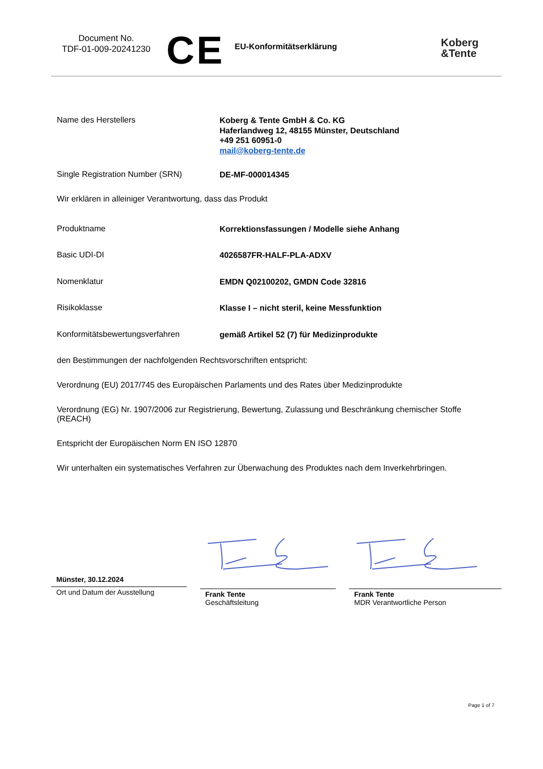Document No.
TDF-01-009-20241230
CE
EU-Konformitätserklärung
Koberg
&Tente
Name des Herstellers
Koberg & Tente GmbH & Co. KG
Haferlandweg 12, 48155 Münster, Deutschland
+49 251 60951-0
mail@koberg-tente.de
Single Registration Number (SRN)
DE-MF-000014345
Wir erklären in alleiniger Verantwortung, dass das Produkt
Produktname
Korrektionsfassungen / Modelle siehe Anhang
Basic UDI-DI
4026587FR-HALF-PLA-ADXV
Nomenklatur
EMDN Q02100202, GMDN Code 32816
Risikoklasse
Klasse I – nicht steril, keine Messfunktion
Konformitätsbewertungsverfahren
gemäß Artikel 52 (7) für Medizinprodukte
den Bestimmungen der nachfolgenden Rechtsvorschriften entspricht:
Verordnung (EU) 2017/745 des Europäischen Parlaments und des Rates über Medizinprodukte
Verordnung (EG) Nr. 1907/2006 zur Registrierung, Bewertung, Zulassung und Beschränkung chemischer Stoffe (REACH)
Entspricht der Europäischen Norm EN ISO 12870
Wir unterhalten ein systematisches Verfahren zur Überwachung des Produktes nach dem Inverkehrbringen.
Münster, 30.12.2024
Ort und Datum der Ausstellung
Frank Tente
Geschäftsleitung
Frank Tente
MDR Verantwortliche Person
Page 1 of 7